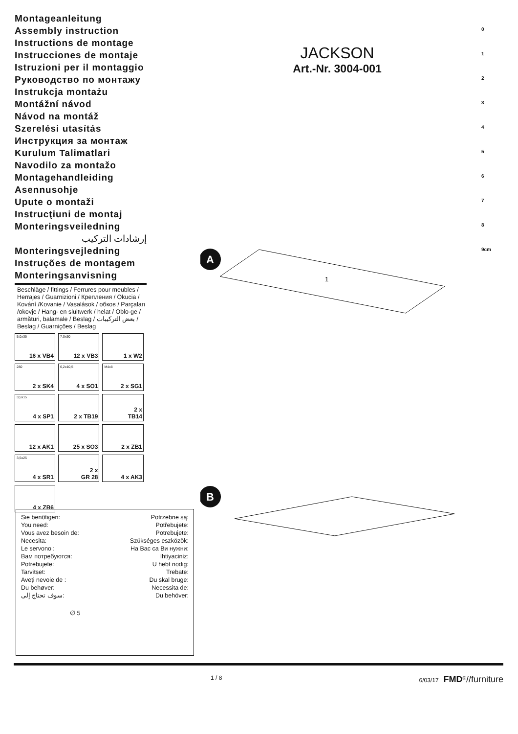Montageanleitung
Assembly instruction
Instructions de montage
Instrucciones de montaje
Istruzioni per il montaggio
Руководство по монтажу
Instrukcja montażu
Montážní návod
Návod na montáž
Szerelési utasítás
Инструкция за монтаж
Kurulum Talimatlari
Navodilo za montažo
Montagehandleiding
Asennusohje
Upute o montaži
Instrucţiuni de montaj
Monteringsveiledning
إرشادات التركيب
Monteringsvejledning
Instruções de montagem
Monteringsanvisning
Beschläge / fittings / Ferrures pour meubles / Herrajes / Guarnizioni / Крепления / Okucia / Kování /Kovanie / Vasalások / обков / Parçaları /okovje / Hang- en sluitwerk / helat / Oblo-ge / armături, balamale / Beslag / بعض التركيبات / Beslag / Guarnições / Beslag
| 5,0x35 16 x VB4 | 7,0x50 12 x VB3 | 1 x W2 |
| 280 2 x SK4 | 6,2x10,5 4 x SO1 | M4x8 2 x SG1 |
| 3,5x15 4 x SP1 | 2 x TB19 | 2 x TB14 |
| 12 x AK1 | 25 x SO3 | 2 x ZB1 |
| 3,5x25 4 x SR1 | 2 x GR 28 | 4 x AK3 |
| 4 x ZB6 | | |
JACKSON
Art.-Nr. 3004-001
0
1
2
3
4
5
6
7
8
9cm
A
B
1
Sie benötigen:
You need:
Vous avez besoin de:
Necesita:
Le servono :
Вам потребуются:
Potrebujete:
Tarvitset:
Aveţi nevoie de :
Du behøver:
سوف تحتاج إلى:
Potrzebne są:
Potřebujete:
Potrebujete:
Szükséges eszközök:
На Вас са Ви нужни:
Ihtiyaciniz:
U hebt nodig:
Trebate:
Du skal bruge:
Necessita de:
Du behöver:
∅ 5
1 / 8 6/03/17 FMD<sup>®</sup>//furniture